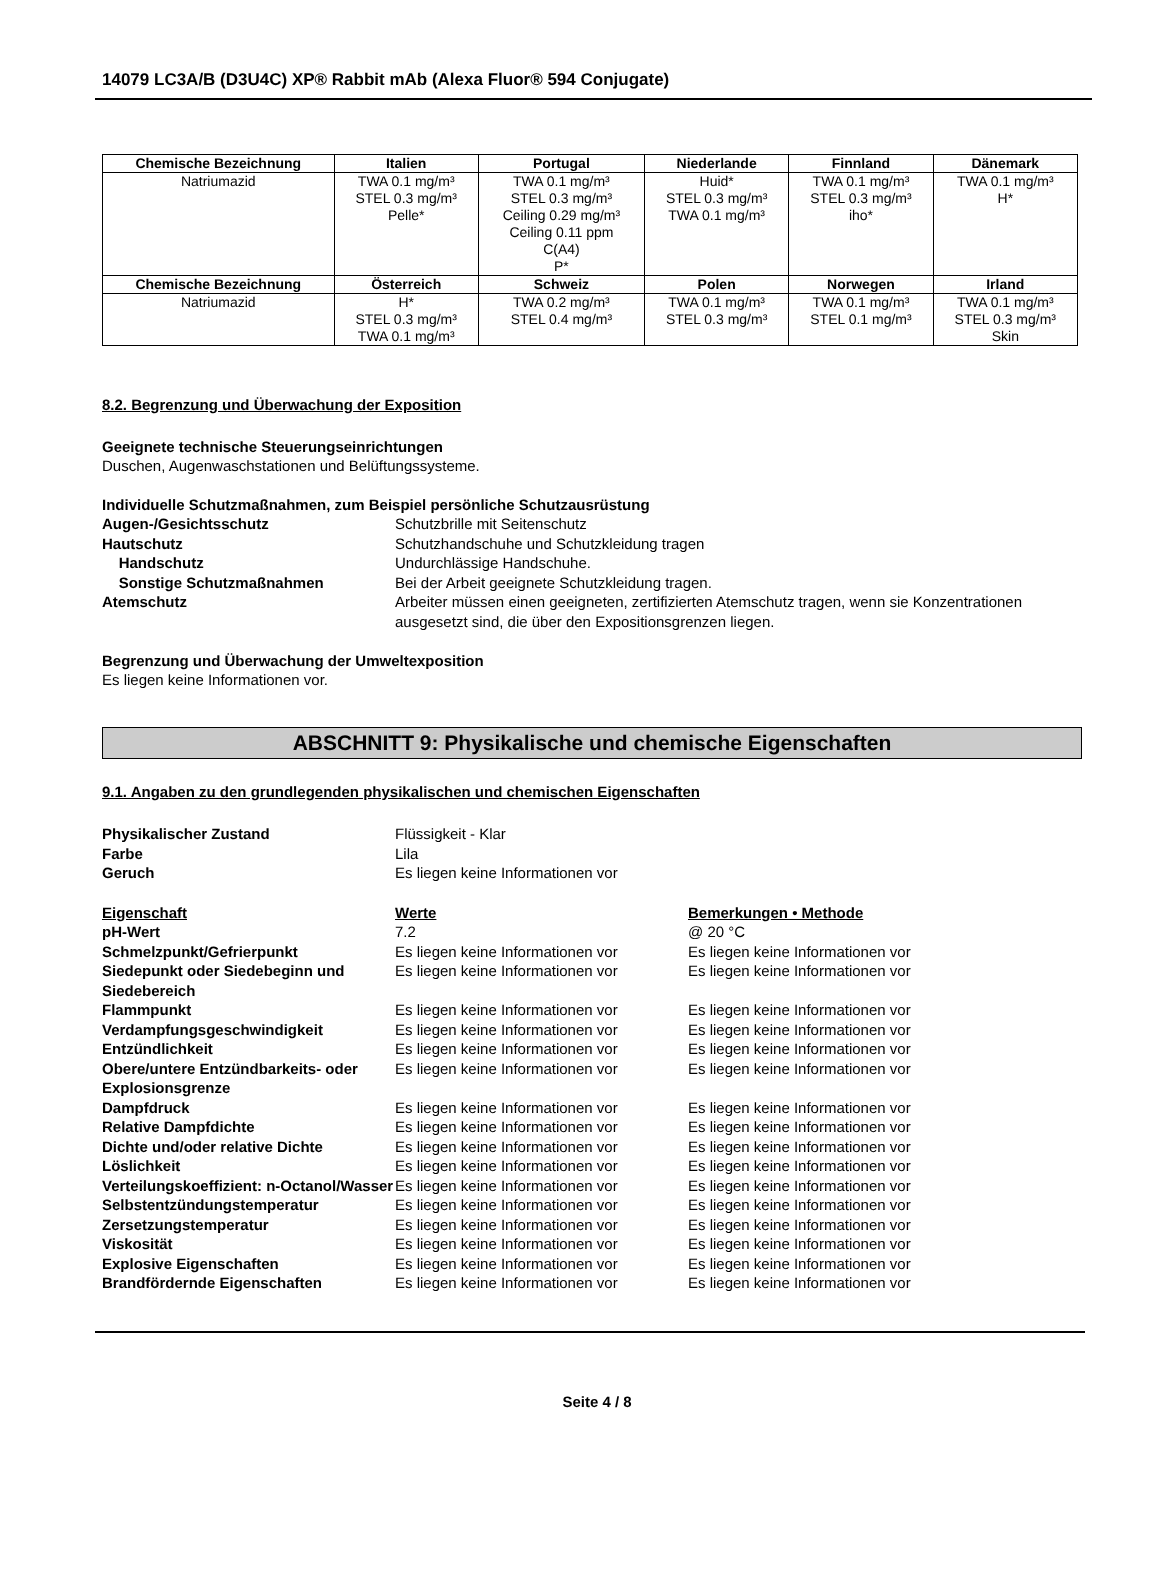14079 LC3A/B (D3U4C) XP® Rabbit mAb (Alexa Fluor® 594 Conjugate)
| Chemische Bezeichnung | Italien | Portugal | Niederlande | Finnland | Dänemark |
| --- | --- | --- | --- | --- | --- |
| Natriumazid | TWA 0.1 mg/m³ STEL 0.3 mg/m³ Pelle* | TWA 0.1 mg/m³ STEL 0.3 mg/m³ Ceiling 0.29 mg/m³ Ceiling 0.11 ppm C(A4) P* | Huid* STEL 0.3 mg/m³ TWA 0.1 mg/m³ | TWA 0.1 mg/m³ STEL 0.3 mg/m³ iho* | TWA 0.1 mg/m³ H* |
| Chemische Bezeichnung | Österreich | Schweiz | Polen | Norwegen | Irland |
| Natriumazid | H* STEL 0.3 mg/m³ TWA 0.1 mg/m³ | TWA 0.2 mg/m³ STEL 0.4 mg/m³ | TWA 0.1 mg/m³ STEL 0.3 mg/m³ | TWA 0.1 mg/m³ STEL 0.1 mg/m³ | TWA 0.1 mg/m³ STEL 0.3 mg/m³ Skin |
8.2. Begrenzung und Überwachung der Exposition
Geeignete technische Steuerungseinrichtungen
Duschen, Augenwaschstationen und Belüftungssysteme.
Individuelle Schutzmaßnahmen, zum Beispiel persönliche Schutzausrüstung
Augen-/Gesichtsschutz Schutzbrille mit Seitenschutz Hautschutz Schutzhandschuhe und Schutzkleidung tragen Handschutz Undurchlässige Handschuhe. Sonstige Schutzmaßnahmen Bei der Arbeit geeignete Schutzkleidung tragen. Atemschutz Arbeiter müssen einen geeigneten, zertifizierten Atemschutz tragen, wenn sie Konzentrationen ausgesetzt sind, die über den Expositionsgrenzen liegen.
Begrenzung und Überwachung der Umweltexposition
Es liegen keine Informationen vor.
ABSCHNITT 9: Physikalische und chemische Eigenschaften
9.1. Angaben zu den grundlegenden physikalischen und chemischen Eigenschaften
Physikalischer Zustand Flüssigkeit - Klar Farbe Lila Geruch Es liegen keine Informationen vor
Eigenschaft Werte Bemerkungen • Methode pH-Wert 7.2 @ 20 °C Schmelzpunkt/Gefrierpunkt Es liegen keine Informationen vor Es liegen keine Informationen vor Siedepunkt oder Siedebeginn und Siedebereich Es liegen keine Informationen vor Es liegen keine Informationen vor Flammpunkt Es liegen keine Informationen vor Es liegen keine Informationen vor Verdampfungsgeschwindigkeit Es liegen keine Informationen vor Es liegen keine Informationen vor Entzündlichkeit Es liegen keine Informationen vor Es liegen keine Informationen vor Obere/untere Entzündbarkeits- oder Explosionsgrenze Es liegen keine Informationen vor Es liegen keine Informationen vor Dampfdruck Es liegen keine Informationen vor Es liegen keine Informationen vor Relative Dampfdichte Es liegen keine Informationen vor Es liegen keine Informationen vor Dichte und/oder relative Dichte Es liegen keine Informationen vor Es liegen keine Informationen vor Löslichkeit Es liegen keine Informationen vor Es liegen keine Informationen vor Verteilungskoeffizient: n-Octanol/Wasser Es liegen keine Informationen vor Es liegen keine Informationen vor Selbstentzündungstemperatur Es liegen keine Informationen vor Es liegen keine Informationen vor Zersetzungstemperatur Es liegen keine Informationen vor Es liegen keine Informationen vor Viskosität Es liegen keine Informationen vor Es liegen keine Informationen vor Explosive Eigenschaften Es liegen keine Informationen vor Es liegen keine Informationen vor Brandfördernde Eigenschaften Es liegen keine Informationen vor Es liegen keine Informationen vor
Seite 4 / 8